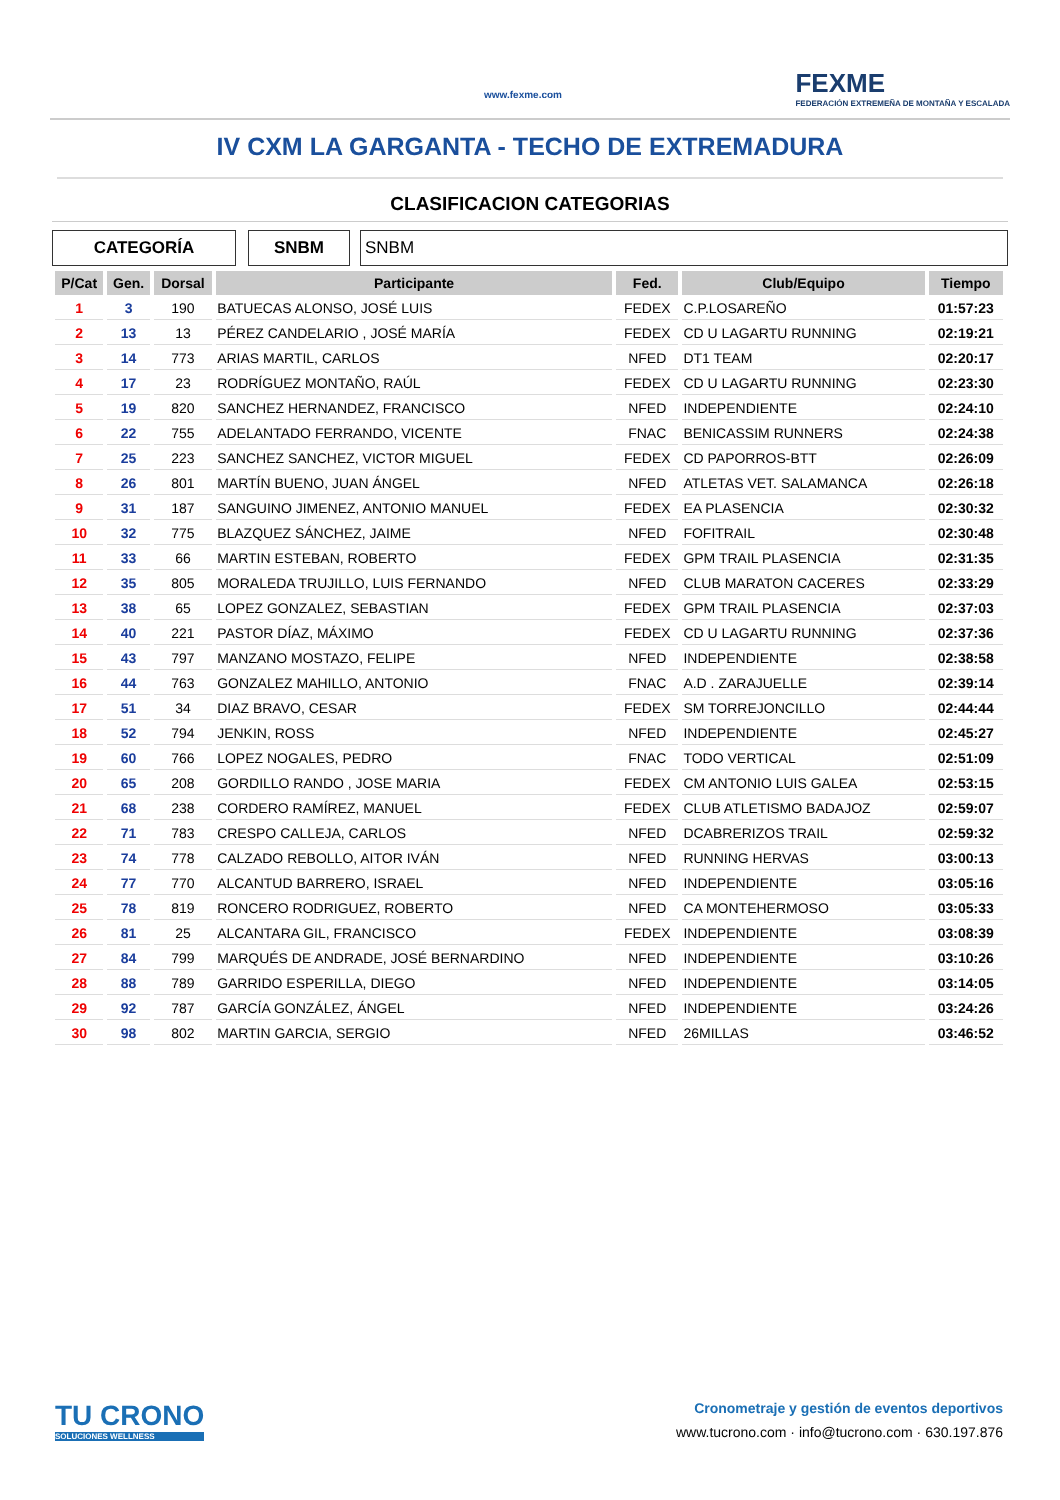www.fexme.com
FEXME
FEDERACIÓN EXTREMEÑA DE MONTAÑA Y ESCALADA
IV CXM LA GARGANTA - TECHO DE EXTREMADURA
CLASIFICACION CATEGORIAS
CATEGORÍA SNBM SNBM
| P/Cat | Gen. | Dorsal | Participante | Fed. | Club/Equipo | Tiempo |
| --- | --- | --- | --- | --- | --- | --- |
| 1 | 3 | 190 | BATUECAS ALONSO, JOSÉ LUIS | FEDEX | C.P.LOSAREÑO | 01:57:23 |
| 2 | 13 | 13 | PÉREZ CANDELARIO , JOSÉ MARÍA | FEDEX | CD U LAGARTU RUNNING | 02:19:21 |
| 3 | 14 | 773 | ARIAS MARTIL, CARLOS | NFED | DT1 TEAM | 02:20:17 |
| 4 | 17 | 23 | RODRÍGUEZ MONTAÑO, RAÚL | FEDEX | CD U LAGARTU RUNNING | 02:23:30 |
| 5 | 19 | 820 | SANCHEZ HERNANDEZ, FRANCISCO | NFED | INDEPENDIENTE | 02:24:10 |
| 6 | 22 | 755 | ADELANTADO FERRANDO, VICENTE | FNAC | BENICASSIM RUNNERS | 02:24:38 |
| 7 | 25 | 223 | SANCHEZ SANCHEZ, VICTOR MIGUEL | FEDEX | CD PAPORROS-BTT | 02:26:09 |
| 8 | 26 | 801 | MARTÍN BUENO, JUAN ÁNGEL | NFED | ATLETAS VET. SALAMANCA | 02:26:18 |
| 9 | 31 | 187 | SANGUINO JIMENEZ, ANTONIO MANUEL | FEDEX | EA PLASENCIA | 02:30:32 |
| 10 | 32 | 775 | BLAZQUEZ SÁNCHEZ, JAIME | NFED | FOFITRAIL | 02:30:48 |
| 11 | 33 | 66 | MARTIN ESTEBAN, ROBERTO | FEDEX | GPM TRAIL PLASENCIA | 02:31:35 |
| 12 | 35 | 805 | MORALEDA TRUJILLO, LUIS FERNANDO | NFED | CLUB MARATON CACERES | 02:33:29 |
| 13 | 38 | 65 | LOPEZ GONZALEZ, SEBASTIAN | FEDEX | GPM TRAIL PLASENCIA | 02:37:03 |
| 14 | 40 | 221 | PASTOR DÍAZ, MÁXIMO | FEDEX | CD U LAGARTU RUNNING | 02:37:36 |
| 15 | 43 | 797 | MANZANO MOSTAZO, FELIPE | NFED | INDEPENDIENTE | 02:38:58 |
| 16 | 44 | 763 | GONZALEZ MAHILLO, ANTONIO | FNAC | A.D . ZARAJUELLE | 02:39:14 |
| 17 | 51 | 34 | DIAZ BRAVO, CESAR | FEDEX | SM TORREJONCILLO | 02:44:44 |
| 18 | 52 | 794 | JENKIN, ROSS | NFED | INDEPENDIENTE | 02:45:27 |
| 19 | 60 | 766 | LOPEZ NOGALES, PEDRO | FNAC | TODO VERTICAL | 02:51:09 |
| 20 | 65 | 208 | GORDILLO RANDO , JOSE MARIA | FEDEX | CM ANTONIO LUIS GALEA | 02:53:15 |
| 21 | 68 | 238 | CORDERO RAMÍREZ, MANUEL | FEDEX | CLUB ATLETISMO BADAJOZ | 02:59:07 |
| 22 | 71 | 783 | CRESPO CALLEJA, CARLOS | NFED | DCABRERIZOS TRAIL | 02:59:32 |
| 23 | 74 | 778 | CALZADO REBOLLO, AITOR IVÁN | NFED | RUNNING HERVAS | 03:00:13 |
| 24 | 77 | 770 | ALCANTUD BARRERO, ISRAEL | NFED | INDEPENDIENTE | 03:05:16 |
| 25 | 78 | 819 | RONCERO RODRIGUEZ, ROBERTO | NFED | CA MONTEHERMOSO | 03:05:33 |
| 26 | 81 | 25 | ALCANTARA GIL, FRANCISCO | FEDEX | INDEPENDIENTE | 03:08:39 |
| 27 | 84 | 799 | MARQUÉS DE ANDRADE, JOSÉ BERNARDINO | NFED | INDEPENDIENTE | 03:10:26 |
| 28 | 88 | 789 | GARRIDO ESPERILLA, DIEGO | NFED | INDEPENDIENTE | 03:14:05 |
| 29 | 92 | 787 | GARCÍA GONZÁLEZ, ÁNGEL | NFED | INDEPENDIENTE | 03:24:26 |
| 30 | 98 | 802 | MARTIN GARCIA, SERGIO | NFED | 26MILLAS | 03:46:52 |
TU CRONO
SOLUCIONES WELLNESS
Cronometraje y gestión de eventos deportivos
www.tucrono.com · info@tucrono.com · 630.197.876